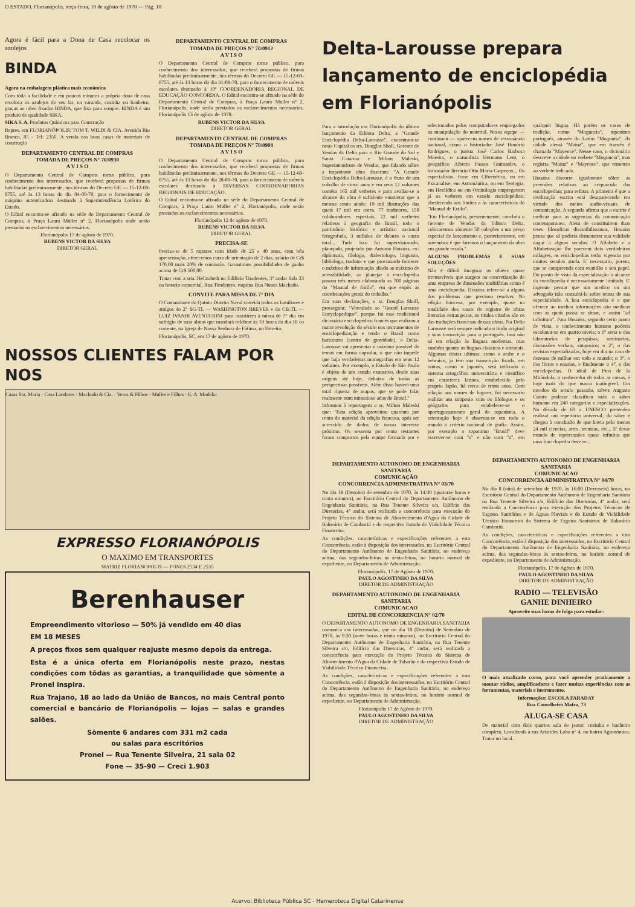O ESTADO, Florianópolis, terça-feira, 18 de agôsto de 1970 — Pág. 10
Agora é fácil para a Dona de Casa recolocar os azulejos
BINDA
Agora na embalagem plástica mais econômica
Com tôda a facilidade e em poucos minutos a própria dona de casa recoloca os azulejos do seu lar, na varanda, cozinha ou banheiro, graças ao nôvo fixador BINDA, que fixa para sempre. BINDA é um produto de qualidade SIKA.
SIKA S. A. Produtos Químicos para Construção
Repres. em FLORIANÓPOLIS: TOM T. WILDI & CIA. Avenida Rio Branco, 85 - Tel: 2350. A venda nas boas casas de materiais de construção
DEPARTAMENTO CENTRAL DE COMPRAS
TOMADA DE PREÇOS N° 70/0930
A V I S O
O Departamento Central de Compras torna público, para conhecimento dos interessados, que receberá propostas de firmas habilitadas preliminarmente, nos têrmos do Decreto GE — 15-12-69-8755, até às 13 horas do dia 04-09-70, para o fornecimento de máquina autenticadora destinado à Superintendência Lotérica do Estado.
O Edital encontra-se afixado na séde do Departamento Central de Compras, à Praça Lauro Müller n° 2, Florianópolis onde serão prestados os esclarecimentos necessários.
Florianópolis 17 de agôsto de 1970.
RUBENS VICTOR DA SILVA
DIRETOR GERAL
DEPARTAMENTO CENTRAL DE COMPRAS
TOMADA DE PREÇOS N° 70/0912
A V I S O
O Departamento Central de Compras torna público, para conhecimento dos interessados, que receberá propostas de firmas habilitadas preliminarmente, nos têrmos do Decreto GE — 15-12-69-8755, até às 13 horas do dia 31-08-70, para o fornecimento de móveis escolares destinado à 10ª COORDENADORIA REGIONAL DE EDUCAÇÃO CONCORDIA. O Edital encontra-se afixado na séde do Departamento Central de Compras, à Praça Lauro Muller n° 2, Florianópolis, onde serão prestados os esclarecimentos necessários. Florianópolis 13 de agôsto de 1970.
RUBENS VICTOR DA SILVA
DIRETOR GERAL
DEPARTAMENTO CENTRAL DE COMPRAS
TOMADA DE PREÇOS N° 70/0908
A V I S O
O Departamento Central de Compras torna público, para conhecimento dos interessados, que receberá propostas de firmas habilitadas preliminarmente, nos têrmos do Decreto GE — 15-12-69-8755, até às 13 horas do dia 28-09-70, para o fornecimento de móveis escolares destinado à DIVERSAS COORDENADORIAS REGIONAIS DE EDUCAÇÃO.
O Edital encontra-se afixado na séde do Departamento Central de Compras, à Praça Lauro Müller n° 2, Florianópolis, onde serão prestados os esclarecimentos necessários.
Florianópolis 12 de agôsto de 1970.
RUBENS VICTOR DA SILVA
DIRETOR GERAL
PRECISA-SE
Precisa-se de 5 rapazes com idade de 25 a 40 anos, com bôa apresentação, oferecemos curso de orientação de 2 dias, salário de Cr$ 170,00 mais 20% de comissão. Garantimos possibilidades de ganho acima de Cr$ 500,00.
Tratar com a srta. Helizabeth no Edifício Tiradentes, 3° andar Sala 33 no horario comercial. Rua Tiradentes, esquina Rua Nunes Machado.
CONVITE PARA MISSA DE 7° DIA
O Comandante do Quinto Distrito Naval convida todos os familiares e amigos do 2° SG-TL — WASHINGTON BREVES e do CB-TL — LUIZ IVANIR AVENTURINI para assistirem à missa de 7° dia em sufrágio de suas almas que mandará celebrar às 19 horas do dia 18 co corrente, na Igreja de Nossa Senhora de Fátima, no Estreito.
Florianópolis, SC, em 17 de agôsto de 1970.
NOSSOS CLIENTES FALAM POR NOS
Casas Sta. Maria · Casa Landares · Machado & Cia. · Veras & Filhos · Muller e Filhos · E. A. Modelar
EXPRESSO FLORIANÓPOLIS
O MAXIMO EM TRANSPORTES
MATRIZ FLORIANOPOLIS — FONES 2534 E 2535
Berenhauser
Empreendimento vitorioso — 50% já vendido em 40 dias
EM 18 MESES
A preços fixos sem qualquer reajuste mesmo depois da entrega.
Esta é a única oferta em Florianópolis neste prazo, nestas condições com tôdas as garantias, a tranquilidade que sòmente a Pronel inspira.
Rua Trajano, 18 ao lado da União de Bancos, no mais Central ponto comercial e bancário de Florianópolis — lojas — salas e grandes salões.
Sòmente 6 andares com 331 m2 cada
ou salas para escritórios
Pronel — Rua Tenente Silveira, 21 sala 02
Fone — 35-90 — Creci 1.903
Delta-Larousse prepara lançamento de enciclopédia em Florianópolis
Para a introdução em Florianópolis do último lançamento da Editora Delta, a "Grande Enciclopédia Delta-Larousse", encontram-se nesta Capital os srs. Douglas Sholl, Gerente de Vendas da Delta para o Rio Grande do Sul e Santa Catarina e Milton Maleski, Superintendente de Vendas, que falando sôbre a importante obra disseram: "A Grande Enciclopédia Delta-Larousse, é o fruto de um trabalho de cinco anos e em seus 12 volumes contém 165 mil verbetes e para avaliar-se o alcance da obra é suficiente enumerar que a mesma conta ainda: 19 mil ilustrações das quais 17 mil em cores, 77 tradutores, 150 colaboradores especiais, 22 mil verbetes relativos à geografia do Brasil, todo o patrimônio histórico e artístico nacional fotografado, 3 milhões de dolares o custo total... Tudo isso foi supervisionado, planejado, projetado por Antonio Houaiss, ex-diplomata, filologo, dialectologo, linguista, bibliologo, tradutor e que procurando fornecer o máximo de informação aliado ao máximo de acessibilidade, ao planejar a enciclopédia passou três meses elaborando as 700 páginas do "Manual de Estilo", em que expôs as coordenações gerais do trabalho."
Em suas declarações, o sr. Douglas Sholl, prosseguiu: "Vinculada ao "Grand Larousse Encyclopedique", porque foi esse tradicional dicionário enciclopédico francês que realizou a maior revolução do século nos instrumentos de enciclopedização e tendo o Brasil como baricentro (centro de gravidade), a Delta-Larousse vai apresentar o máximo possível de temas em forma capsular, o que não impede que haja verdadeiras monografias em seus 12 volumes. Por exemplo, o Estado de São Paulo é objeto de um estudo exaustivo, desde suas origens até hoje, debaixo de todas as perspectivas possíveis. Além disso haverá uma total riqueza de mapas, que se pode falar realmente num minucioso atlas do Brasil."
Informou à reportagem o sr. Milton Maleski que: "Esta edição aproveitou quarenta por cento do material da edição francesa, após ser acrescido de dados de nosso interesse próximo. Os sessenta por cento restantes foram compostos pela equipe formado por e selecionados pelos computadores empregados na manipulação do material. Nessa equipe — continuou — aparecem nomes de ressonância nacional, como o historiador José Honório Rodrigues, o jurista José Carlos Barbosa Moreira, o naturalista Hermann Lent, o geográfico Alberto Passos Guimarães, o historiador literário Otto Maria Carpeaux... Os especialistas, fosse em Cibernética, ou em Psicanalise, em Astronáutica, ou em Teologia, em Heráldica ou em Ornitologia empregavam já os verbetes em estado enciclopédico, obedecendo aos limites e às caracteristicas do "Manual de Estilo".
"Em Florianópolis, presentemente, concluiu o Gerente de Vendas da Editora Delta, colocaremos sòmente 50 coleções a um preço especial de lançamento e, posteriormente, em novembro é que faremos o lançamento da obra em grande escala."
ALGUNS PROBLEMAS E SUAS SOLUÇÕES
Não é difícil imaginar os obièes quase irremovíveis que surgem na concretização de uma empresa de dimensões multifárias como é uma enciclopedia. Houaiss refere-se a alguns dos problemas que precisou resolver. Na edição francesa, por exemplo, quase na totalidade dos casos de registro de obras literarias estrangeiras, os titulos citados são os das traduções francesas dessas obras. Na Delta Larousse será sempre indicado o titulo original e suas transcrição para o português. Isso não só em relação às línguas modernas, mas também quanto às línguas classicas e orientais. Algumas destas ultimas, como o arabe e o hebraico, já têm sua transcrição fixada, em outras, como o japonês, será utilizado o sistema ortográfico universitário e científico em caracteres latinos, estabelecido pelo proprio Japão, há cerca de trinta anos. Com relação aos nomes de lugares, foi necessario realizar um simposio com os filologos e os geógrafos para estabelecer-se o aportuguesamento geral da toponimia. A orientação hoje é observar-se em todo o mundo o critério nacional de grafia. Assim, por exemplo o toponimo "Brasil" deve escrever-se com "s" e não com "z", em qualquer língua. Há porém os casos de tradição, como "Moguncia", toponimo português, através do Latim "Moguntia", da cidade alemã "Mainz", que em francês é chamada "Mayence". Nesse caso, o dicionário descreve a cidade no verbete "Moguncia", mas registra "Mainz" e "Mayence", que remetem ao verbete indicado.
Houaiss discorre igualmente sôbre as previsões relativas ao crepusculo das enciclopedias; para refutar. A primeira é que a civilização escrita está desaparecendo em virtude dos meios audio-visuais de comunicação. A segunda afirma que a escrita é ineficaz para as urgencias da comunicação contemporanea. Alem de constituirem duas teses filosoficas discutibilissimas, Houaiss pensa que só poderia demonstrar sua validade daqui a alguns seculos. O Alfabeto e a Alfabetização lhe parecem dois verdadeiros milagres, as enciclopedias terão vigencia por muitos seculos ainda. E' necessario, porem, que se compreenda com exatidão o seu papel. Do ponto de vista da especialização o alcance da enciclopedia é necessariamente limitado. E' ingenuo pensar que um medico ou um advogado irão consultá-la sobre temas de sua especialidade. A boa enciclopedia é a que oferece ao medico informações não medicas com as quais possa se situar, e assim "ad infinitum". Para Houaiss, segundo certo ponto de vista, o conhecimento humano poderia escalonar-se em quatro niveis; o 1° seria o dos laboratorios de pesquisas, seminarios, discussões verbais, simposios; o 2°, o das revistas especializadas, hoje em dia na casa de dezenas de milhar em todo o mundo; o 3°, o dos livros e ensaios, e finalmente o 4°, o das enciclopedias. O ideal de Pico de la Mirândola, o conhecedor de todas as coisas, é hoje mais do que nunca inatingível. Em meados do seculo passado, talvez Augusto Comte pudesse classificar todo o saber humano em 240 categorias e especializações. Na década de 60 a UNESCO pretendeu realizar um repertorio universal, do saber e chegou à conclusão de que havia pelo menos 24 mil ciencias, artes, tecnicas, etc... E' desse mundo de repercussões quase infinitas que uma Enciclopedia deve se...
DEPARTAMENTO AUTONOMO DE ENGENHARIA SANITARIA
COMUNICAÇÃO
CONCORRENCIA ADMINISTRATIVA N° 03/70
No dia 18 (Dezoito) de setembro de 1970, às 14:30 (quatorze horas e trinta minutos), no Escritório Central do Departamento Autônomo de Engenharia Sanitária, na Rua Tenente Silveira s/n, Edifício das Diretorias, 4° andar, será realizada a concorrência para execução do Projeto Técnico do Sistema de Abastecimento d'Agua da Cidade de Balneário de Camboriú e do respectivo Estudo de Viabilidade Técnica Financeira.
As condições, características e especificações referentes a esta Concorrência, estão à disposição dos interessados, no Escritório Central do Departamento Autônomo de Engenharia Sanitária, no endereço acima, das segundas-feiras às sexta-feiras, no horário normal de expediente, no Departamento de Administração.
Florianópolis, 17 de Agôsto de 1970.
PAULO AGOSTINHO DA SILVA
DIRETOR DE ADMINISTRAÇÃO
DEPARTAMENTO AUTONOMO DE ENGENHARIA SANITARIA
COMUNICACAO
EDITAL DE CONCORRENCIA N° 02/70
O DEPARTAMENTO AUTONOMO DE ENGENHARIA SANITARIA comunica aos interessados, que no dia 18 (Dezoito) de Setembro de 1970, às 9:30 (nove horas e trinta minutos), no Escritório Central do Departamento Autônomo de Engenharia Sanitária, na Rua Tenente Silveira s/n, Edifício das Diretorias, 4° andar, será realizada a concorrência para execução do Projeto Técnico do Sistema de Abastecimento d'Agua da Cidade de Tubarão e do respectivo Estudo de Viabilidade Técnico Financeira.
As condições, caracteristicas e especificações referentes a esta Concorrência, estão à disposição dos interessados, no Escritório Central do Departamento Autônomo de Engenharia Sanitária, no endereço acima, das segundas-feiras às sextas-feiras, no horário normal de expediente, no Departamento de Administração.
Florianópolis 17 de Agôsto de 1970.
PAULO AGOSTINHO DA SILVA
DIRETOR DE ADMINISTRAÇÃO
DEPARTAMENTO AUTONOMO DE ENGENHARIA SANITARIA
COMUNICACAO
CONCORRENCIA ADMINISTRATIVA N° 04/70
No dia 8 (oito) de setembro de 1970, às 16:00 (Dezesseis) horas, no Escritório Central do Departamento Autônomo de Engenharia Sanitária na Rua Tenente Silveira s/n, Edifício das Diretorias, 4° andar, será realizada a Concorrência para execução dos Projetos Técnicos de Esgotos Sanitários e de Aguas Pluviais e do Estudo de Viabilidade Técnico Financeira do Sistema de Esgotos Sanitários de Balneário Camboriú.
As condições, caracteristicas e especificações referentes a esta Concorrência, estão à disposição dos interessados, no Escritório Central do Departamento Autônomo de Engenharia Sanitária, no endereço acima, das segundas-feiras às sextas-feiras, no horário normal de expediente, no Departamento de Administração.
Florianópolis, 17 de Agôsto de 1970.
PAULO AGOSTINHO DA SILVA
DIRETOR DE ADMINISTRAÇÃO
RADIO — TELEVISÃO
GANHE DINHEIRO
Aproveite suas horas de folga para estudar:
O mais atualizado curso, para você aprender praticamente a montar rádios, amplificadores e fazer muitas experiências com as ferramentas, materiais e instrumento.
Informações: ESCOLA FARADAY
Rua Conselheiro Mafra, 73
ALUGA-SE CASA
De material com dois quartos sala de jantar, cozinha e banheiro completo. Localizada à rua Aristides Lobo n° 4, no bairro Agronômica. Tratar no local.
Acervo: Biblioteca Pública SC - Hemeroteca Digital Catarinense